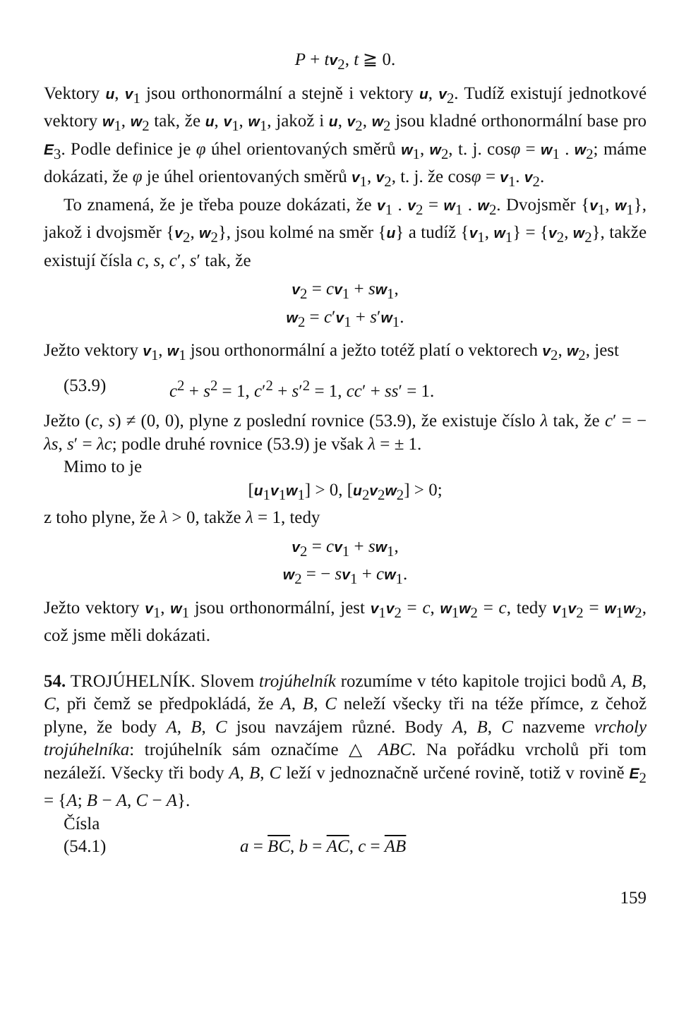P + tv<sub>2</sub>, t ≧ 0.
Vektory u, v<sub>1</sub> jsou orthonormální a stejně i vektory u, v<sub>2</sub>. Tudíž existují jednotkové vektory w<sub>1</sub>, w<sub>2</sub> tak, že u, v<sub>1</sub>, w<sub>1</sub>, jakož i u, v<sub>2</sub>, w<sub>2</sub> jsou kladné orthonormální base pro E<sub>3</sub>. Podle definice je φ úhel orientovaných směrů w<sub>1</sub>, w<sub>2</sub>, t. j. cosφ = w<sub>1</sub> . w<sub>2</sub>; máme dokázati, že φ je úhel orientovaných směrů v<sub>1</sub>, v<sub>2</sub>, t. j. že cosφ = v<sub>1</sub>. v<sub>2</sub>.
To znamená, že je třeba pouze dokázati, že v<sub>1</sub> . v<sub>2</sub> = w<sub>1</sub> . w<sub>2</sub>. Dvojsměr {v<sub>1</sub>, w<sub>1</sub>}, jakož i dvojsměr {v<sub>2</sub>, w<sub>2</sub>}, jsou kolmé na směr {u} a tudíž {v<sub>1</sub>, w<sub>1</sub>} = {v<sub>2</sub>, w<sub>2</sub>}, takže existují čísla c, s, c′, s′ tak, že
v<sub>2</sub> = cv<sub>1</sub> + sw<sub>1</sub>,
w<sub>2</sub> = c′v<sub>1</sub> + s′w<sub>1</sub>.
Ježto vektory v<sub>1</sub>, w<sub>1</sub> jsou orthonormální a ježto totéž platí o vektorech v<sub>2</sub>, w<sub>2</sub>, jest
(53.9) c<sup>2</sup> + s<sup>2</sup> = 1, c′<sup>2</sup> + s′<sup>2</sup> = 1, cc′ + ss′ = 1.
Ježto (c, s) ≠ (0, 0), plyne z poslední rovnice (53.9), že existuje číslo λ tak, že c′ = − λs, s′ = λc; podle druhé rovnice (53.9) je však λ = ± 1.
Mimo to je
[u<sub>1</sub>v<sub>1</sub>w<sub>1</sub>] > 0, [u<sub>2</sub>v<sub>2</sub>w<sub>2</sub>] > 0;
z toho plyne, že λ > 0, takže λ = 1, tedy
v<sub>2</sub> = cv<sub>1</sub> + sw<sub>1</sub>,
w<sub>2</sub> = − sv<sub>1</sub> + cw<sub>1</sub>.
Ježto vektory v<sub>1</sub>, w<sub>1</sub> jsou orthonormální, jest v<sub>1</sub>v<sub>2</sub> = c, w<sub>1</sub>w<sub>2</sub> = c, tedy v<sub>1</sub>v<sub>2</sub> = w<sub>1</sub>w<sub>2</sub>, což jsme měli dokázati.
54. TROJÚHELNÍK. Slovem trojúhelník rozumíme v této kapitole trojici bodů A, B, C, při čemž se předpokládá, že A, B, C neleží všecky tři na téže přímce, z čehož plyne, že body A, B, C jsou navzájem různé. Body A, B, C nazveme vrcholy trojúhelníka: trojúhelník sám označíme △ ABC. Na pořádku vrcholů při tom nezáleží. Všecky tři body A, B, C leží v jednoznačně určené rovině, totiž v rovině E<sub>2</sub> = {A; B − A, C − A}.
Čísla
(54.1) a = BC, b = AC, c = AB
159